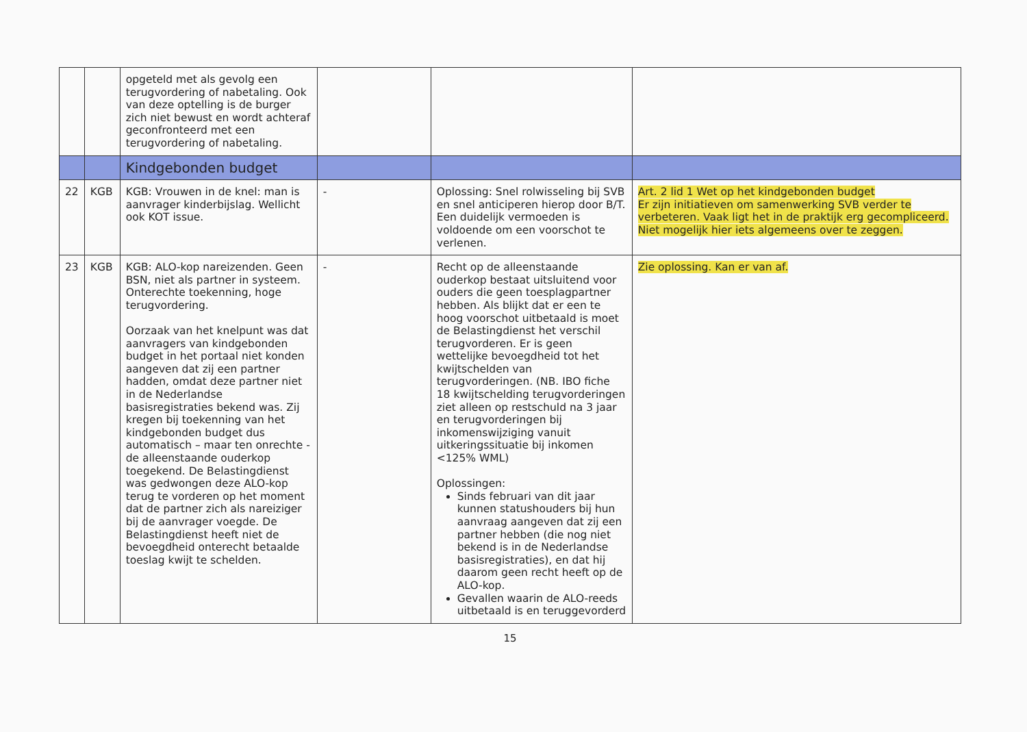| | | opgeteld met als gevolg een terugvordering of nabetaling. Ook van deze optelling is de burger zich niet bewust en wordt achteraf geconfronteerd met een terugvordering of nabetaling. | | | |
| | | Kindgebonden budget | | | |
| 22 | KGB | KGB: Vrouwen in de knel: man is aanvrager kinderbijslag. Wellicht ook KOT issue. | - | Oplossing: Snel rolwisseling bij SVB en snel anticiperen hierop door B/T. Een duidelijk vermoeden is voldoende om een voorschot te verlenen. | Art. 2 lid 1 Wet op het kindgebonden budget Er zijn initiatieven om samenwerking SVB verder te verbeteren. Vaak ligt het in de praktijk erg gecompliceerd. Niet mogelijk hier iets algemeens over te zeggen. |
| 23 | KGB | KGB: ALO-kop nareizenden. Geen BSN, niet als partner in systeem. Onterechte toekenning, hoge terugvordering. Oorzaak van het knelpunt was dat aanvragers van kindgebonden budget in het portaal niet konden aangeven dat zij een partner hadden, omdat deze partner niet in de Nederlandse basisregistraties bekend was. Zij kregen bij toekenning van het kindgebonden budget dus automatisch – maar ten onrechte - de alleenstaande ouderkop toegekend. De Belastingdienst was gedwongen deze ALO-kop terug te vorderen op het moment dat de partner zich als nareiziger bij de aanvrager voegde. De Belastingdienst heeft niet de bevoegdheid onterecht betaalde toeslag kwijt te schelden. | - | Recht op de alleenstaande ouderkop bestaat uitsluitend voor ouders die geen toesplagpartner hebben. Als blijkt dat er een te hoog voorschot uitbetaald is moet de Belastingdienst het verschil terugvorderen. Er is geen wettelijke bevoegdheid tot het kwijtschelden van terugvorderingen. (NB. IBO fiche 18 kwijtschelding terugvorderingen ziet alleen op restschuld na 3 jaar en terugvorderingen bij inkomenswijziging vanuit uitkeringssituatie bij inkomen <125% WML) Oplossingen: Sinds februari van dit jaar kunnen statushouders bij hun aanvraag aangeven dat zij een partner hebben (die nog niet bekend is in de Nederlandse basisregistraties), en dat hij daarom geen recht heeft op de ALO-kop. Gevallen waarin de ALO-reeds uitbetaald is en teruggevorderd | Zie oplossing. Kan er van af. |
15